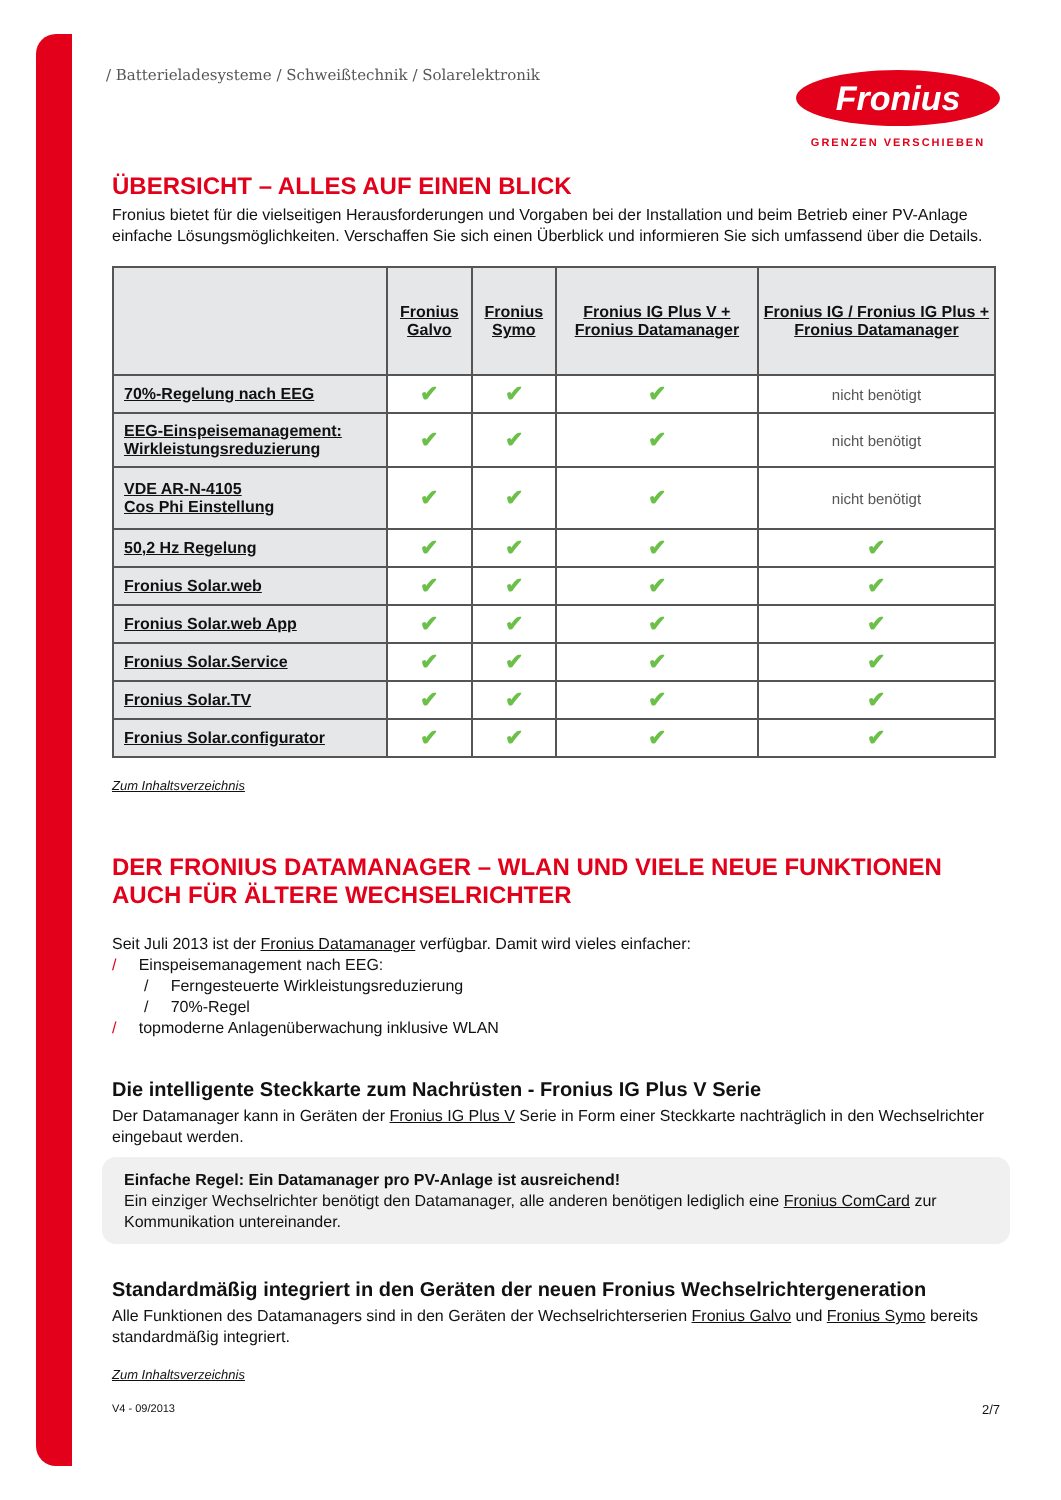/ Batterieladesysteme / Schweißtechnik / Solarelektronik
Fronius
GRENZEN VERSCHIEBEN
ÜBERSICHT – ALLES AUF EINEN BLICK
Fronius bietet für die vielseitigen Herausforderungen und Vorgaben bei der Installation und beim Betrieb einer PV-Anlage einfache Lösungsmöglichkeiten. Verschaffen Sie sich einen Überblick und informieren Sie sich umfassend über die Details.
| | Fronius Galvo | Fronius Symo | Fronius IG Plus V + Fronius Datamanager | Fronius IG / Fronius IG Plus + Fronius Datamanager |
| --- | --- | --- | --- | --- |
| 70%-Regelung nach EEG | ✔ | ✔ | ✔ | nicht benötigt |
| EEG-Einspeisemanagement: Wirkleistungsreduzierung | ✔ | ✔ | ✔ | nicht benötigt |
| VDE AR-N-4105 Cos Phi Einstellung | ✔ | ✔ | ✔ | nicht benötigt |
| 50,2 Hz Regelung | ✔ | ✔ | ✔ | ✔ |
| Fronius Solar.web | ✔ | ✔ | ✔ | ✔ |
| Fronius Solar.web App | ✔ | ✔ | ✔ | ✔ |
| Fronius Solar.Service | ✔ | ✔ | ✔ | ✔ |
| Fronius Solar.TV | ✔ | ✔ | ✔ | ✔ |
| Fronius Solar.configurator | ✔ | ✔ | ✔ | ✔ |
Zum Inhaltsverzeichnis
DER FRONIUS DATAMANAGER – WLAN UND VIELE NEUE FUNKTIONEN AUCH FÜR ÄLTERE WECHSELRICHTER
Seit Juli 2013 ist der Fronius Datamanager verfügbar. Damit wird vieles einfacher:
/ Einspeisemanagement nach EEG:
/ Ferngesteuerte Wirkleistungsreduzierung
/ 70%-Regel
/ topmoderne Anlagenüberwachung inklusive WLAN
Die intelligente Steckkarte zum Nachrüsten - Fronius IG Plus V Serie
Der Datamanager kann in Geräten der Fronius IG Plus V Serie in Form einer Steckkarte nachträglich in den Wechselrichter eingebaut werden.
Einfache Regel: Ein Datamanager pro PV-Anlage ist ausreichend!
Ein einziger Wechselrichter benötigt den Datamanager, alle anderen benötigen lediglich eine Fronius ComCard zur Kommunikation untereinander.
Standardmäßig integriert in den Geräten der neuen Fronius Wechselrichtergeneration
Alle Funktionen des Datamanagers sind in den Geräten der Wechselrichterserien Fronius Galvo und Fronius Symo bereits standardmäßig integriert.
Zum Inhaltsverzeichnis
V4 - 09/2013 2/7